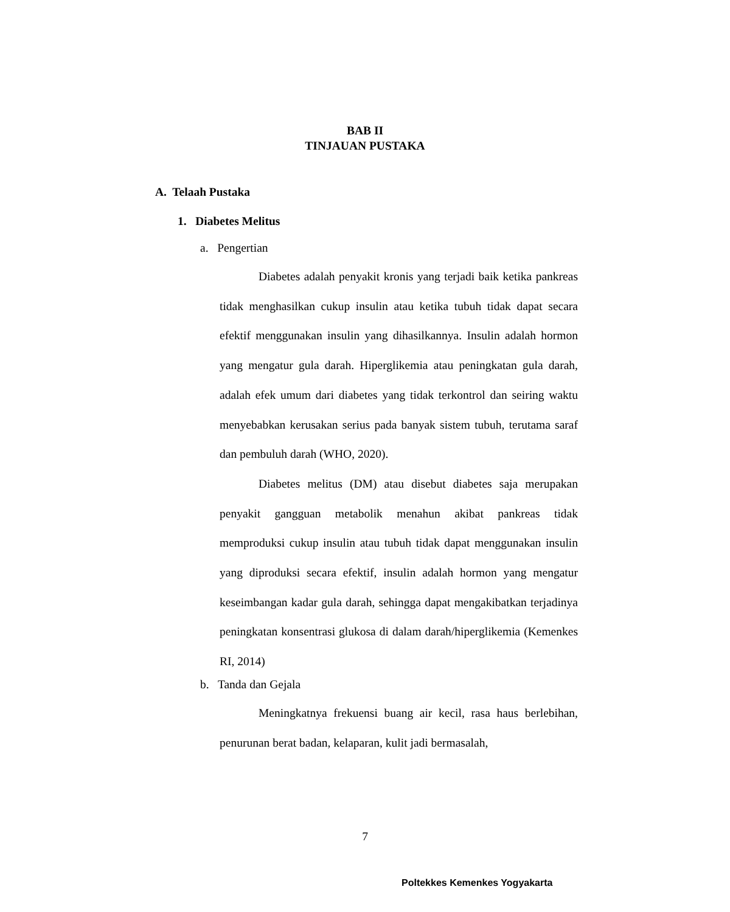BAB II
TINJAUAN PUSTAKA
A. Telaah Pustaka
1. Diabetes Melitus
a. Pengertian
Diabetes adalah penyakit kronis yang terjadi baik ketika pankreas tidak menghasilkan cukup insulin atau ketika tubuh tidak dapat secara efektif menggunakan insulin yang dihasilkannya. Insulin adalah hormon yang mengatur gula darah. Hiperglikemia atau peningkatan gula darah, adalah efek umum dari diabetes yang tidak terkontrol dan seiring waktu menyebabkan kerusakan serius pada banyak sistem tubuh, terutama saraf dan pembuluh darah (WHO, 2020).
Diabetes melitus (DM) atau disebut diabetes saja merupakan penyakit gangguan metabolik menahun akibat pankreas tidak memproduksi cukup insulin atau tubuh tidak dapat menggunakan insulin yang diproduksi secara efektif, insulin adalah hormon yang mengatur keseimbangan kadar gula darah, sehingga dapat mengakibatkan terjadinya peningkatan konsentrasi glukosa di dalam darah/hiperglikemia (Kemenkes RI, 2014)
b. Tanda dan Gejala
Meningkatnya frekuensi buang air kecil, rasa haus berlebihan, penurunan berat badan, kelaparan, kulit jadi bermasalah,
7
Poltekkes Kemenkes Yogyakarta